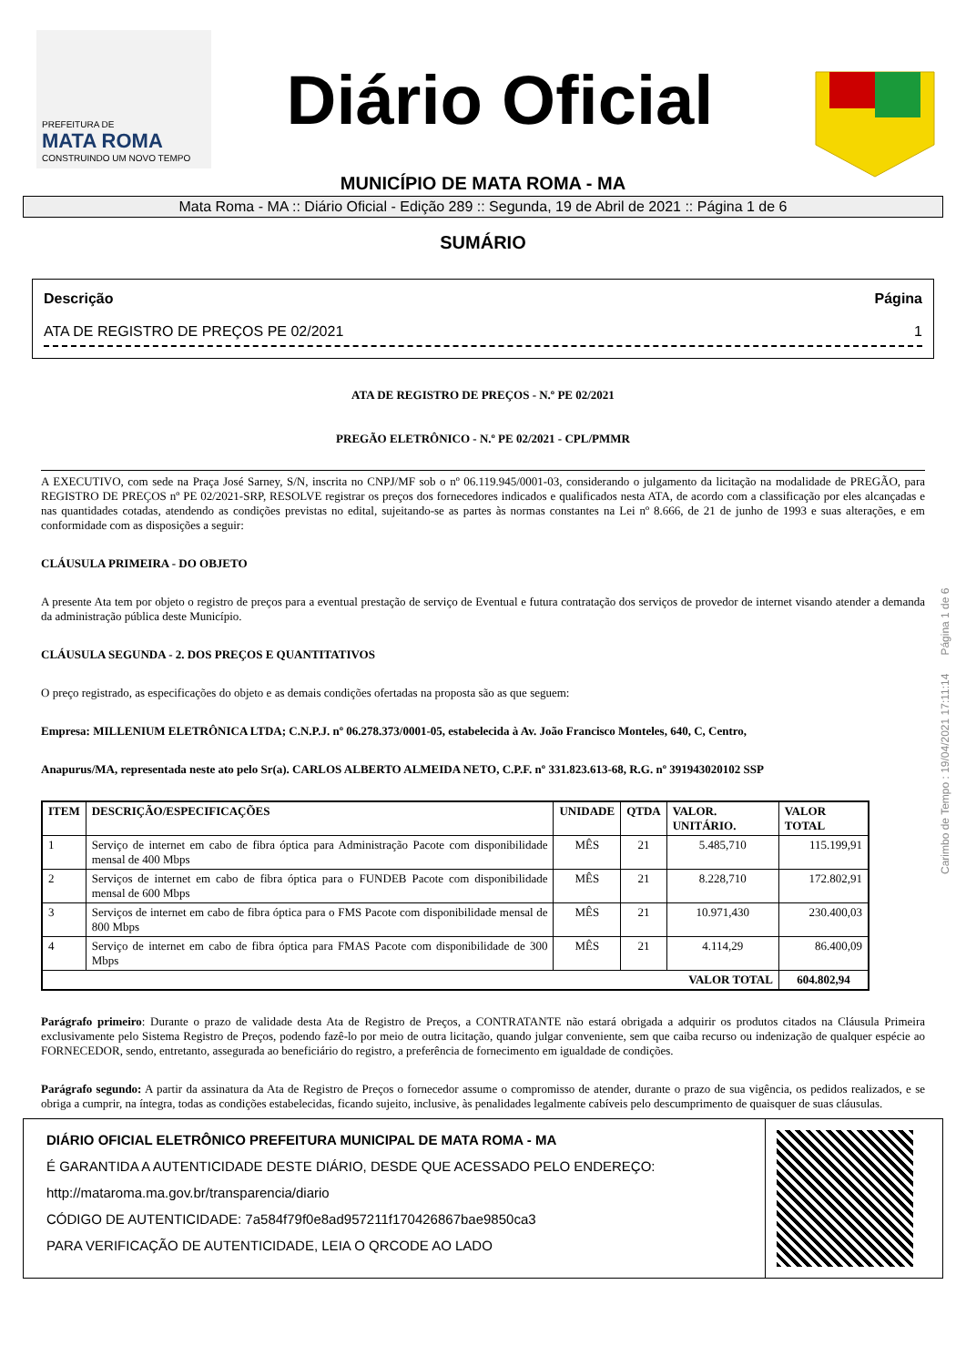PREFEITURA DE
MATA ROMA
CONSTRUINDO UM NOVO TEMPO
Diário Oficial
MUNICÍPIO DE MATA ROMA - MA
Mata Roma - MA :: Diário Oficial - Edição 289 :: Segunda, 19 de Abril de 2021 :: Página 1 de 6
SUMÁRIO
Descrição Página
ATA DE REGISTRO DE PREÇOS PE 02/2021 1
ATA DE REGISTRO DE PREÇOS - N.º PE 02/2021
PREGÃO ELETRÔNICO - N.º PE 02/2021 - CPL/PMMR
A EXECUTIVO, com sede na Praça José Sarney, S/N, inscrita no CNPJ/MF sob o nº 06.119.945/0001-03, considerando o julgamento da licitação na modalidade de PREGÃO, para REGISTRO DE PREÇOS nº PE 02/2021-SRP, RESOLVE registrar os preços dos fornecedores indicados e qualificados nesta ATA, de acordo com a classificação por eles alcançadas e nas quantidades cotadas, atendendo as condições previstas no edital, sujeitando-se as partes às normas constantes na Lei nº 8.666, de 21 de junho de 1993 e suas alterações, e em conformidade com as disposições a seguir:
CLÁUSULA PRIMEIRA - DO OBJETO
A presente Ata tem por objeto o registro de preços para a eventual prestação de serviço de Eventual e futura contratação dos serviços de provedor de internet visando atender a demanda da administração pública deste Município.
CLÁUSULA SEGUNDA - 2. DOS PREÇOS E QUANTITATIVOS
O preço registrado, as especificações do objeto e as demais condições ofertadas na proposta são as que seguem:
Empresa: MILLENIUM ELETRÔNICA LTDA; C.N.P.J. nº 06.278.373/0001-05, estabelecida à Av. João Francisco Monteles, 640, C, Centro,
Anapurus/MA, representada neste ato pelo Sr(a). CARLOS ALBERTO ALMEIDA NETO, C.P.F. nº 331.823.613-68, R.G. nº 391943020102 SSP
| ITEM | DESCRIÇÃO/ESPECIFICAÇÕES | UNIDADE | QTDA | VALOR. UNITÁRIO. | VALOR TOTAL |
| --- | --- | --- | --- | --- | --- |
| 1 | Serviço de internet em cabo de fibra óptica para Administração Pacote com disponibilidade mensal de 400 Mbps | MÊS | 21 | 5.485,710 | 115.199,91 |
| 2 | Serviços de internet em cabo de fibra óptica para o FUNDEB Pacote com disponibilidade mensal de 600 Mbps | MÊS | 21 | 8.228,710 | 172.802,91 |
| 3 | Serviços de internet em cabo de fibra óptica para o FMS Pacote com disponibilidade mensal de 800 Mbps | MÊS | 21 | 10.971,430 | 230.400,03 |
| 4 | Serviço de internet em cabo de fibra óptica para FMAS Pacote com disponibilidade de 300 Mbps | MÊS | 21 | 4.114,29 | 86.400,09 |
| VALOR TOTAL | | | | | 604.802,94 |
Parágrafo primeiro: Durante o prazo de validade desta Ata de Registro de Preços, a CONTRATANTE não estará obrigada a adquirir os produtos citados na Cláusula Primeira exclusivamente pelo Sistema Registro de Preços, podendo fazê-lo por meio de outra licitação, quando julgar conveniente, sem que caiba recurso ou indenização de qualquer espécie ao FORNECEDOR, sendo, entretanto, assegurada ao beneficiário do registro, a preferência de fornecimento em igualdade de condições.
Parágrafo segundo: A partir da assinatura da Ata de Registro de Preços o fornecedor assume o compromisso de atender, durante o prazo de sua vigência, os pedidos realizados, e se obriga a cumprir, na íntegra, todas as condições estabelecidas, ficando sujeito, inclusive, às penalidades legalmente cabíveis pelo descumprimento de quaisquer de suas cláusulas.
DIÁRIO OFICIAL ELETRÔNICO PREFEITURA MUNICIPAL DE MATA ROMA - MA
É GARANTIDA A AUTENTICIDADE DESTE DIÁRIO, DESDE QUE ACESSADO PELO ENDEREÇO:
http://mataroma.ma.gov.br/transparencia/diario
CÓDIGO DE AUTENTICIDADE: 7a584f79f0e8ad957211f170426867bae9850ca3
PARA VERIFICAÇÃO DE AUTENTICIDADE, LEIA O QRCODE AO LADO
Carimbo de Tempo : 19/04/2021 17:11:14 Página 1 de 6